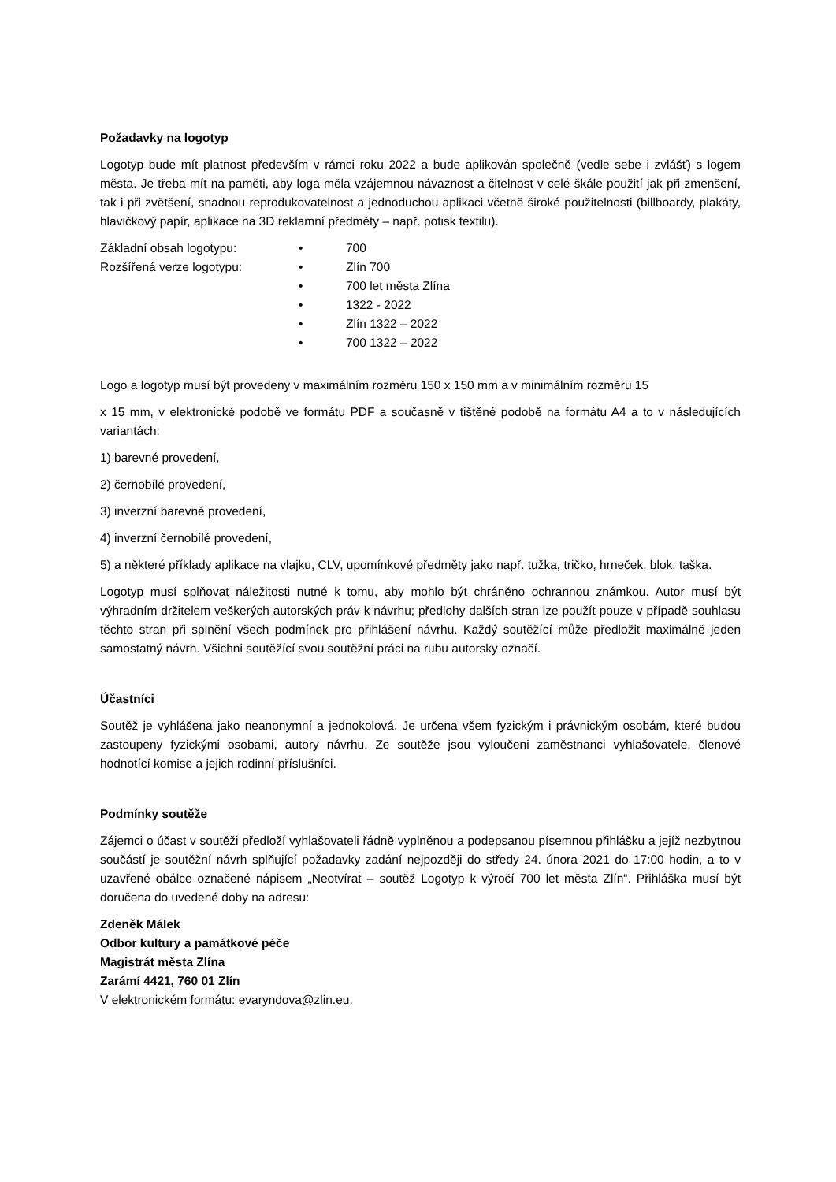Požadavky na logotyp
Logotyp bude mít platnost především v rámci roku 2022 a bude aplikován společně (vedle sebe i zvlášť) s logem města. Je třeba mít na paměti, aby loga měla vzájemnou návaznost a čitelnost v celé škále použití jak při zmenšení, tak i při zvětšení, snadnou reprodukovatelnost a jednoduchou aplikaci včetně široké použitelnosti (billboardy, plakáty, hlavičkový papír, aplikace na 3D reklamní předměty – např. potisk textilu).
Základní obsah logotypu: • 700
Rozšířená verze logotypu: • Zlín 700
• 700 let města Zlína
• 1322 - 2022
• Zlín 1322 – 2022
• 700 1322 – 2022
Logo a logotyp musí být provedeny v maximálním rozměru 150 x 150 mm a v minimálním rozměru 15
x 15 mm, v elektronické podobě ve formátu PDF a současně v tištěné podobě na formátu A4 a to v následujících variantách:
1) barevné provedení,
2) černobílé provedení,
3) inverzní barevné provedení,
4) inverzní černobílé provedení,
5) a některé příklady aplikace na vlajku, CLV, upomínkové předměty jako např. tužka, tričko, hrneček, blok, taška.
Logotyp musí splňovat náležitosti nutné k tomu, aby mohlo být chráněno ochrannou známkou. Autor musí být výhradním držitelem veškerých autorských práv k návrhu; předlohy dalších stran lze použít pouze v případě souhlasu těchto stran při splnění všech podmínek pro přihlášení návrhu. Každý soutěžící může předložit maximálně jeden samostatný návrh. Všichni soutěžící svou soutěžní práci na rubu autorsky označí.
Účastníci
Soutěž je vyhlášena jako neanonymní a jednokolová. Je určena všem fyzickým i právnickým osobám, které budou zastoupeny fyzickými osobami, autory návrhu. Ze soutěže jsou vyloučeni zaměstnanci vyhlašovatele, členové hodnotící komise a jejich rodinní příslušníci.
Podmínky soutěže
Zájemci o účast v soutěži předloží vyhlašovateli řádně vyplněnou a podepsanou písemnou přihlášku a jejíž nezbytnou součástí je soutěžní návrh splňující požadavky zadání nejpozději do středy 24. února 2021 do 17:00 hodin, a to v uzavřené obálce označené nápisem „Neotvírat – soutěž Logotyp k výročí 700 let města Zlín“. Přihláška musí být doručena do uvedené doby na adresu:
Zdeněk Málek
Odbor kultury a památkové péče
Magistrát města Zlína
Zarámí 4421, 760 01 Zlín
V elektronickém formátu: evaryndova@zlin.eu.